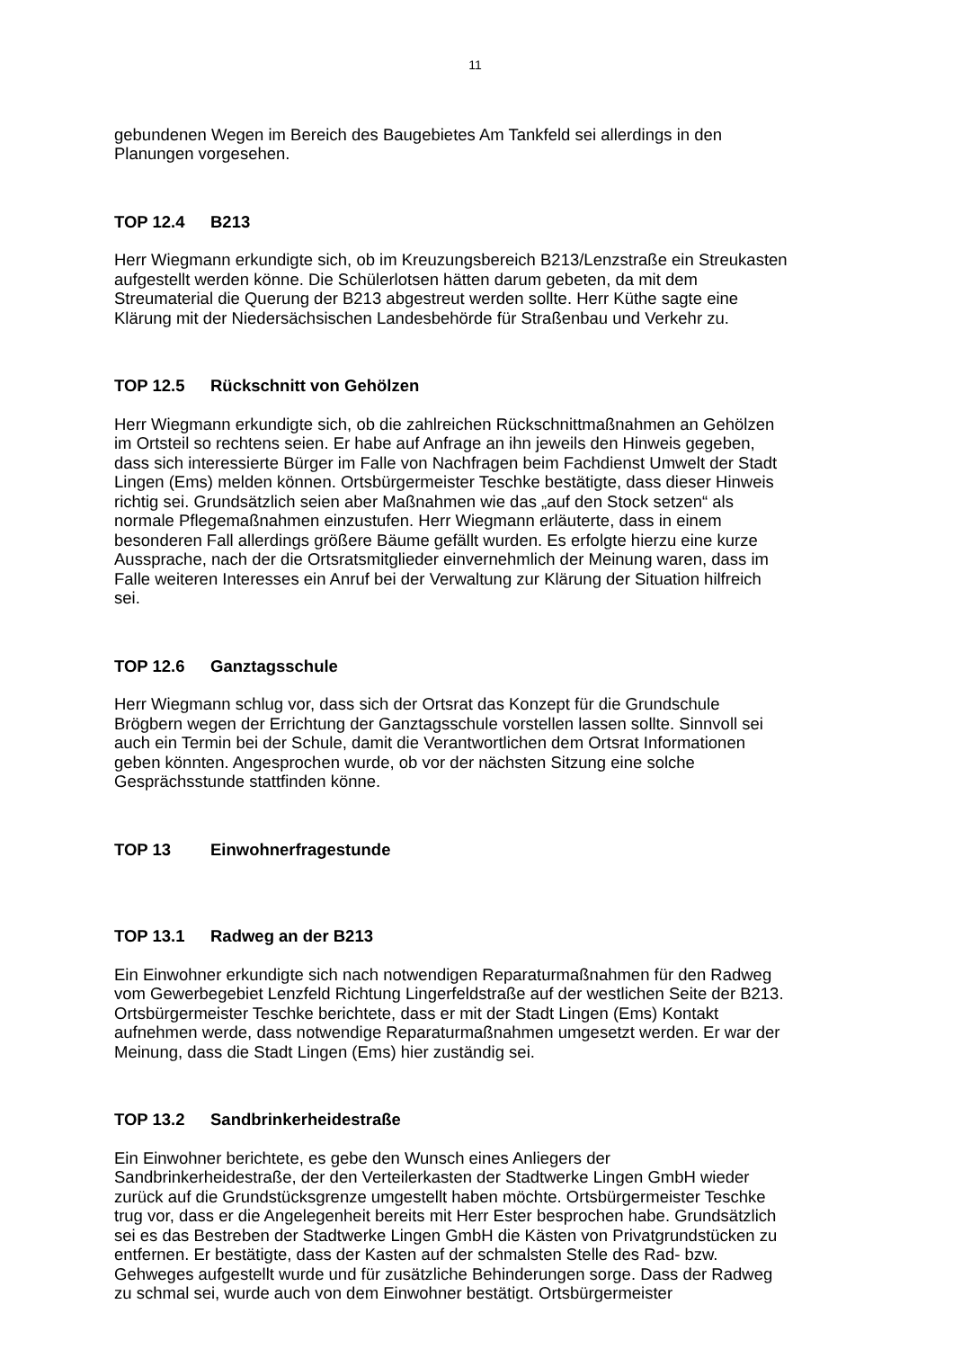11
gebundenen Wegen im Bereich des Baugebietes Am Tankfeld sei allerdings in den Planungen vorgesehen.
TOP 12.4 B213
Herr Wiegmann erkundigte sich, ob im Kreuzungsbereich B213/Lenzstraße ein Streukasten aufgestellt werden könne. Die Schülerlotsen hätten darum gebeten, da mit dem Streumaterial die Querung der B213 abgestreut werden sollte. Herr Küthe sagte eine Klärung mit der Niedersächsischen Landesbehörde für Straßenbau und Verkehr zu.
TOP 12.5 Rückschnitt von Gehölzen
Herr Wiegmann erkundigte sich, ob die zahlreichen Rückschnittmaßnahmen an Gehölzen im Ortsteil so rechtens seien. Er habe auf Anfrage an ihn jeweils den Hinweis gegeben, dass sich interessierte Bürger im Falle von Nachfragen beim Fachdienst Umwelt der Stadt Lingen (Ems) melden können. Ortsbürgermeister Teschke bestätigte, dass dieser Hinweis richtig sei. Grundsätzlich seien aber Maßnahmen wie das „auf den Stock setzen“ als normale Pflegemaßnahmen einzustufen. Herr Wiegmann erläuterte, dass in einem besonderen Fall allerdings größere Bäume gefällt wurden. Es erfolgte hierzu eine kurze Aussprache, nach der die Ortsratsmitglieder einvernehmlich der Meinung waren, dass im Falle weiteren Interesses ein Anruf bei der Verwaltung zur Klärung der Situation hilfreich sei.
TOP 12.6 Ganztagsschule
Herr Wiegmann schlug vor, dass sich der Ortsrat das Konzept für die Grundschule Brögbern wegen der Errichtung der Ganztagsschule vorstellen lassen sollte. Sinnvoll sei auch ein Termin bei der Schule, damit die Verantwortlichen dem Ortsrat Informationen geben könnten. Angesprochen wurde, ob vor der nächsten Sitzung eine solche Gesprächsstunde stattfinden könne.
TOP 13 Einwohnerfragestunde
TOP 13.1 Radweg an der B213
Ein Einwohner erkundigte sich nach notwendigen Reparaturmaßnahmen für den Radweg vom Gewerbegebiet Lenzfeld Richtung Lingerfeldstraße auf der westlichen Seite der B213. Ortsbürgermeister Teschke berichtete, dass er mit der Stadt Lingen (Ems) Kontakt aufnehmen werde, dass notwendige Reparaturmaßnahmen umgesetzt werden. Er war der Meinung, dass die Stadt Lingen (Ems) hier zuständig sei.
TOP 13.2 Sandbrinkerheidestraße
Ein Einwohner berichtete, es gebe den Wunsch eines Anliegers der Sandbrinkerheidestraße, der den Verteilerkasten der Stadtwerke Lingen GmbH wieder zurück auf die Grundstücksgrenze umgestellt haben möchte. Ortsbürgermeister Teschke trug vor, dass er die Angelegenheit bereits mit Herr Ester besprochen habe. Grundsätzlich sei es das Bestreben der Stadtwerke Lingen GmbH die Kästen von Privatgrundstücken zu entfernen. Er bestätigte, dass der Kasten auf der schmalsten Stelle des Rad- bzw. Gehweges aufgestellt wurde und für zusätzliche Behinderungen sorge. Dass der Radweg zu schmal sei, wurde auch von dem Einwohner bestätigt. Ortsbürgermeister